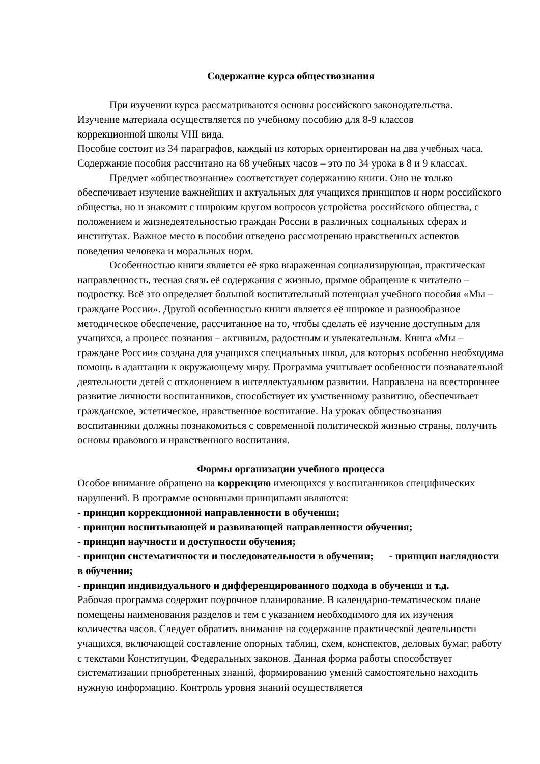Содержание курса обществознания
При изучении курса рассматриваются основы российского законодательства.
Изучение материала осуществляется по учебному пособию для 8-9 классов
коррекционной школы VIII вида.
Пособие состоит из 34 параграфов, каждый из которых ориентирован на два учебных часа. Содержание пособия рассчитано на 68 учебных часов – это по 34 урока в 8 и 9 классах.
Предмет «обществознание» соответствует содержанию книги. Оно не только обеспечивает изучение важнейших и актуальных для учащихся принципов и норм российского общества, но и знакомит с широким кругом вопросов устройства российского общества, с положением и жизнедеятельностью граждан России в различных социальных сферах и институтах. Важное место в пособии отведено рассмотрению нравственных аспектов поведения человека и моральных норм.
Особенностью книги является её ярко выраженная социализирующая, практическая направленность, тесная связь её содержания с жизнью, прямое обращение к читателю – подростку. Всё это определяет большой воспитательный потенциал учебного пособия «Мы – граждане России». Другой особенностью книги является её широкое и разнообразное методическое обеспечение, рассчитанное на то, чтобы сделать её изучение доступным для учащихся, а процесс познания – активным, радостным и увлекательным. Книга «Мы – граждане России» создана для учащихся специальных школ, для которых особенно необходима помощь в адаптации к окружающему миру. Программа учитывает особенности познавательной деятельности детей с отклонением в интеллектуальном развитии. Направлена на всестороннее развитие личности воспитанников, способствует их умственному развитию, обеспечивает гражданское, эстетическое, нравственное воспитание. На уроках обществознания воспитанники должны познакомиться с современной политической жизнью страны, получить основы правового и нравственного воспитания.
Формы организации учебного процесса
Особое внимание обращено на коррекцию имеющихся у воспитанников специфических нарушений. В программе основными принципами являются:
- принцип коррекционной направленности в обучении;
- принцип воспитывающей и развивающей направленности обучения;
- принцип научности и доступности обучения;
- принцип систематичности и последовательности в обучении; - принцип наглядности в обучении;
- принцип индивидуального и дифференцированного подхода в обучении и т.д.
Рабочая программа содержит поурочное планирование. В календарно-тематическом плане помещены наименования разделов и тем с указанием необходимого для их изучения количества часов. Следует обратить внимание на содержание практической деятельности учащихся, включающей составление опорных таблиц, схем, конспектов, деловых бумаг, работу с текстами Конституции, Федеральных законов. Данная форма работы способствует систематизации приобретенных знаний, формированию умений самостоятельно находить нужную информацию. Контроль уровня знаний осуществляется